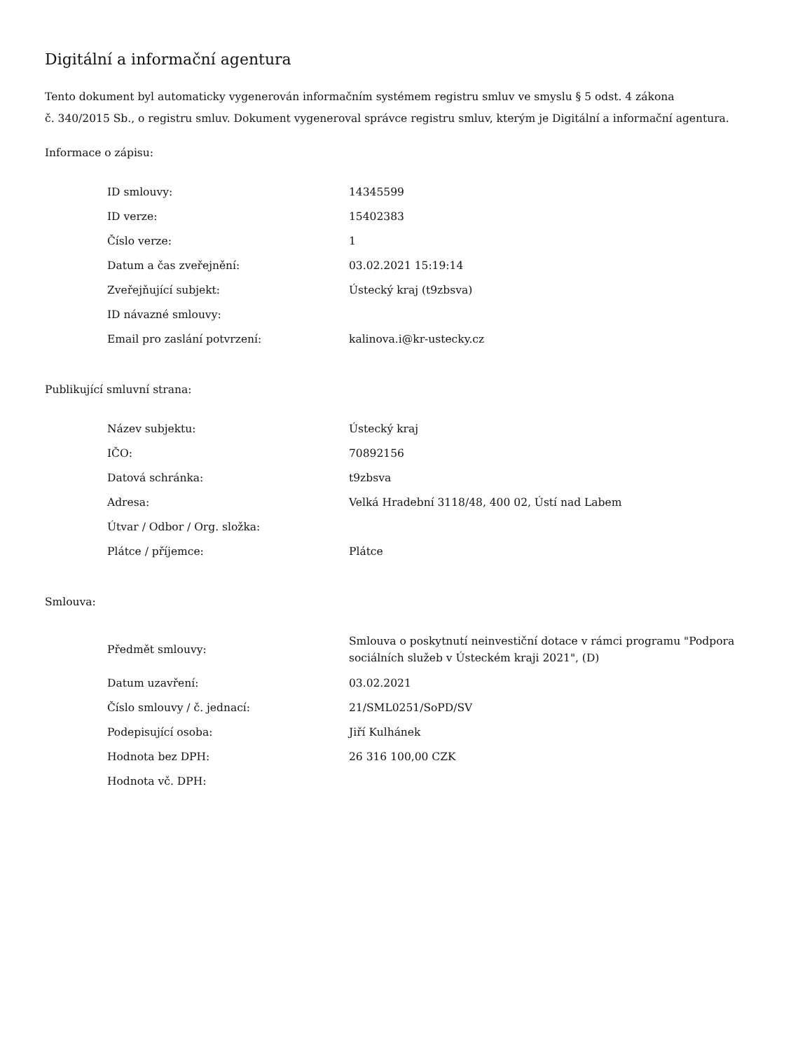Digitální a informační agentura
Tento dokument byl automaticky vygenerován informačním systémem registru smluv ve smyslu § 5 odst. 4 zákona
č. 340/2015 Sb., o registru smluv. Dokument vygeneroval správce registru smluv, kterým je Digitální a informační agentura.
Informace o zápisu:
| ID smlouvy: | 14345599 |
| ID verze: | 15402383 |
| Číslo verze: | 1 |
| Datum a čas zveřejnění: | 03.02.2021 15:19:14 |
| Zveřejňující subjekt: | Ústecký kraj (t9zbsva) |
| ID návazné smlouvy: | |
| Email pro zaslání potvrzení: | kalinova.i@kr-ustecky.cz |
Publikující smluvní strana:
| Název subjektu: | Ústecký kraj |
| IČO: | 70892156 |
| Datová schránka: | t9zbsva |
| Adresa: | Velká Hradební 3118/48, 400 02, Ústí nad Labem |
| Útvar / Odbor / Org. složka: | |
| Plátce / příjemce: | Plátce |
Smlouva:
| Předmět smlouvy: | Smlouva o poskytnutí neinvestiční dotace v rámci programu "Podpora sociálních služeb v Ústeckém kraji 2021", (D) |
| Datum uzavření: | 03.02.2021 |
| Číslo smlouvy / č. jednací: | 21/SML0251/SoPD/SV |
| Podepisující osoba: | Jiří Kulhánek |
| Hodnota bez DPH: | 26 316 100,00 CZK |
| Hodnota vč. DPH: | |